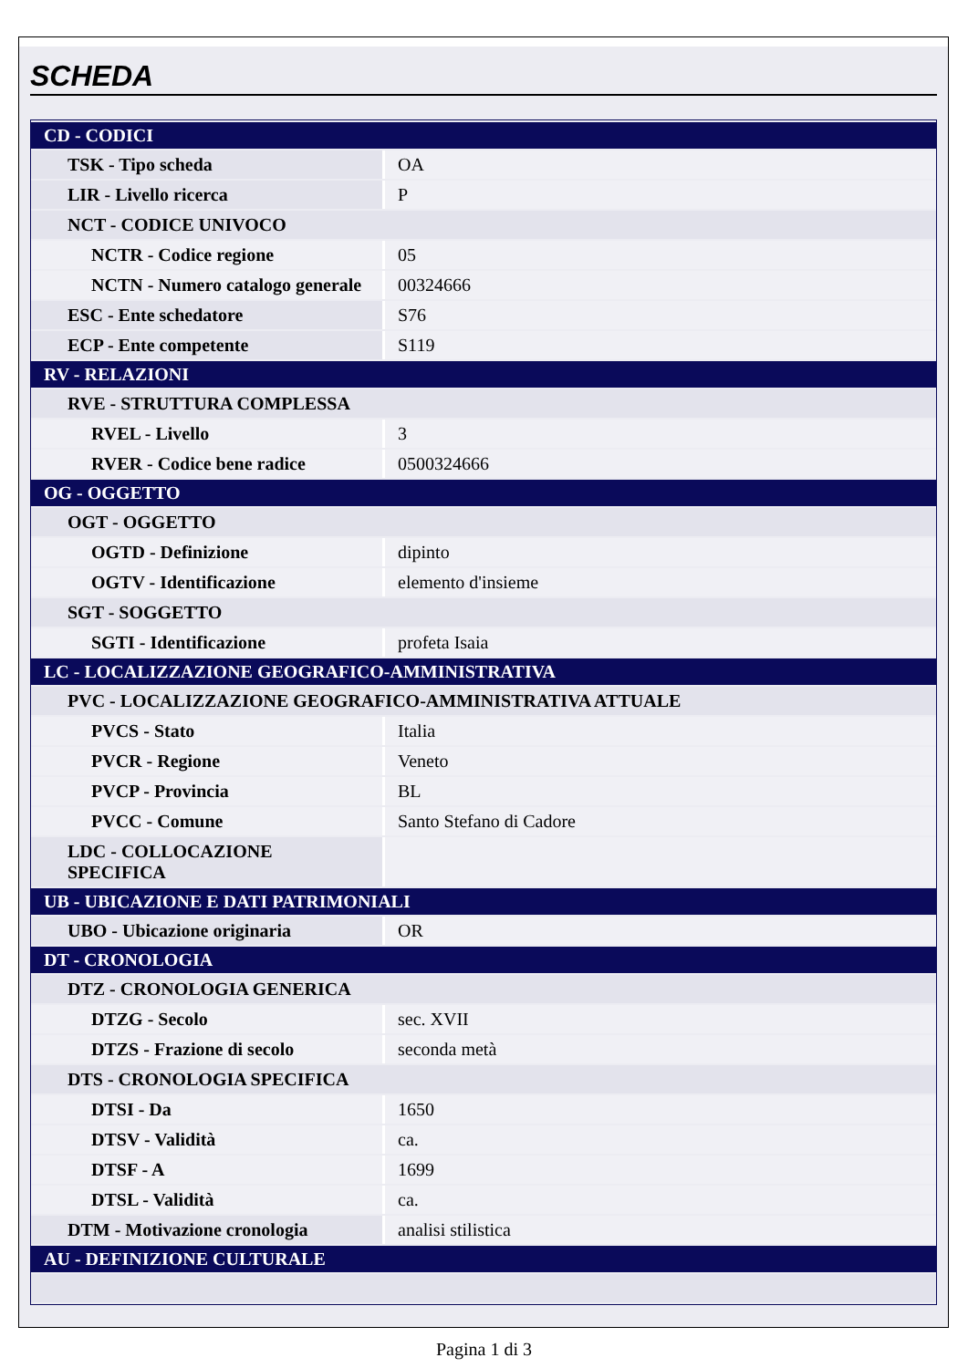SCHEDA
| CD - CODICI | |
| TSK - Tipo scheda | OA |
| LIR - Livello ricerca | P |
| NCT - CODICE UNIVOCO | |
| NCTR - Codice regione | 05 |
| NCTN - Numero catalogo generale | 00324666 |
| ESC - Ente schedatore | S76 |
| ECP - Ente competente | S119 |
| RV - RELAZIONI | |
| RVE - STRUTTURA COMPLESSA | |
| RVEL - Livello | 3 |
| RVER - Codice bene radice | 0500324666 |
| OG - OGGETTO | |
| OGT - OGGETTO | |
| OGTD - Definizione | dipinto |
| OGTV - Identificazione | elemento d'insieme |
| SGT - SOGGETTO | |
| SGTI - Identificazione | profeta Isaia |
| LC - LOCALIZZAZIONE GEOGRAFICO-AMMINISTRATIVA | |
| PVC - LOCALIZZAZIONE GEOGRAFICO-AMMINISTRATIVA ATTUALE | |
| PVCS - Stato | Italia |
| PVCR - Regione | Veneto |
| PVCP - Provincia | BL |
| PVCC - Comune | Santo Stefano di Cadore |
| LDC - COLLOCAZIONE SPECIFICA | |
| UB - UBICAZIONE E DATI PATRIMONIALI | |
| UBO - Ubicazione originaria | OR |
| DT - CRONOLOGIA | |
| DTZ - CRONOLOGIA GENERICA | |
| DTZG - Secolo | sec. XVII |
| DTZS - Frazione di secolo | seconda metà |
| DTS - CRONOLOGIA SPECIFICA | |
| DTSI - Da | 1650 |
| DTSV - Validità | ca. |
| DTSF - A | 1699 |
| DTSL - Validità | ca. |
| DTM - Motivazione cronologia | analisi stilistica |
| AU - DEFINIZIONE CULTURALE | |
Pagina 1 di 3